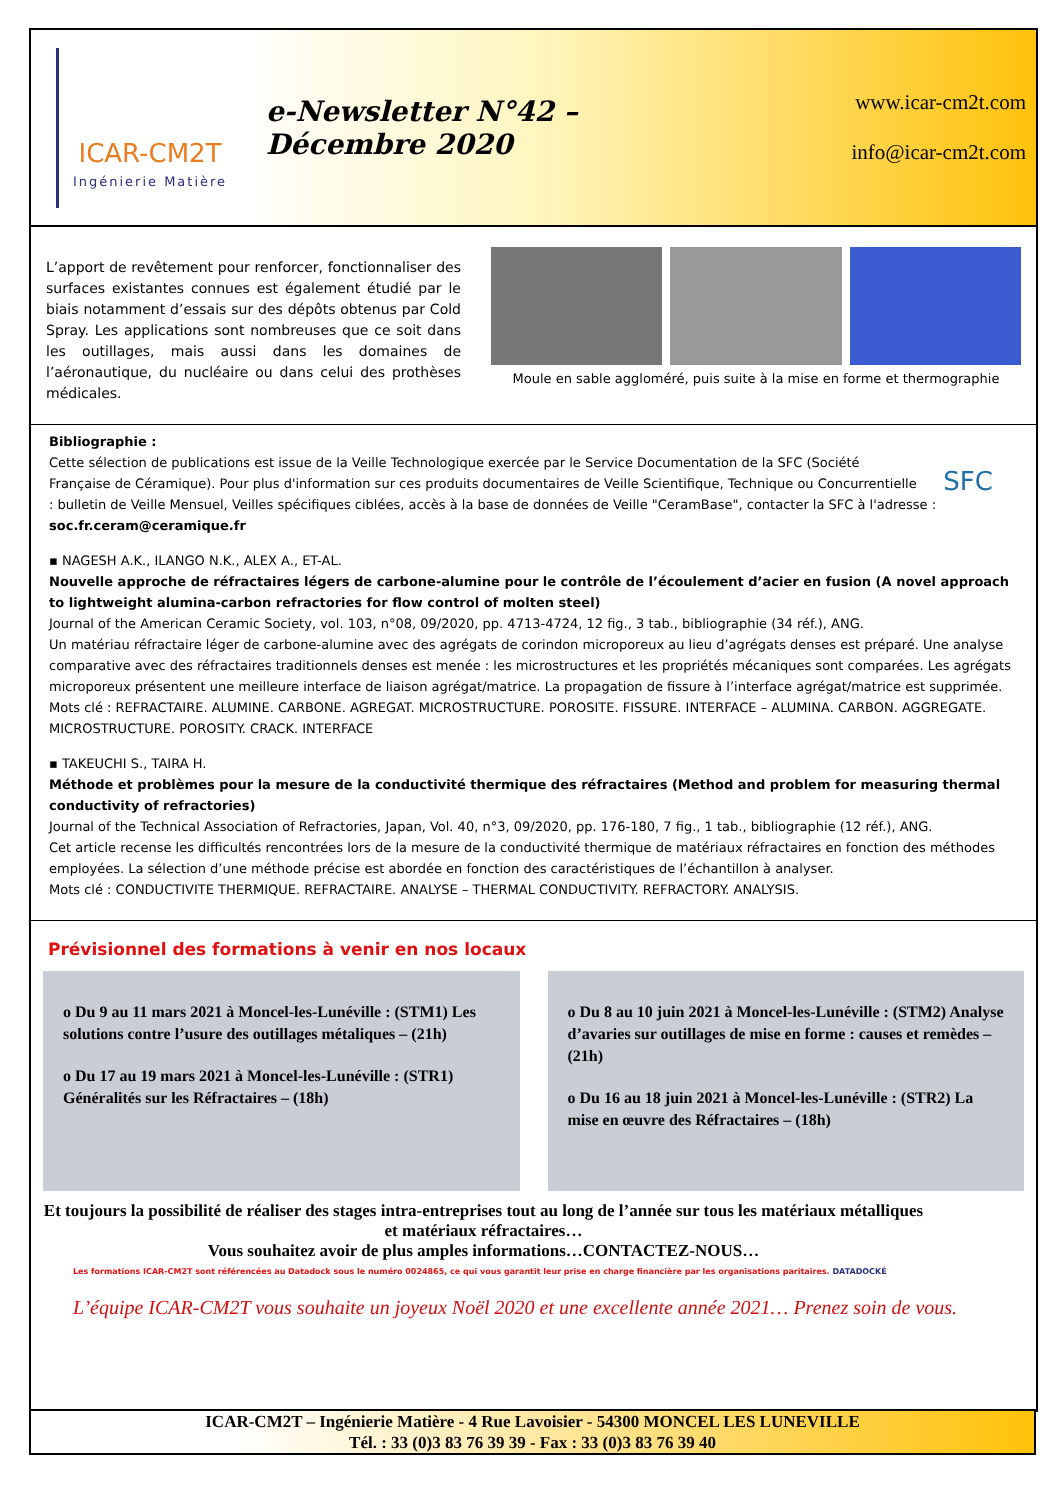ICAR-CM2T
Ingénierie Matière
e-Newsletter N°42 – Décembre 2020
www.icar-cm2t.com
info@icar-cm2t.com
L’apport de revêtement pour renforcer, fonctionnaliser des surfaces existantes connues est également étudié par le biais notamment d’essais sur des dépôts obtenus par Cold Spray. Les applications sont nombreuses que ce soit dans les outillages, mais aussi dans les domaines de l’aéronautique, du nucléaire ou dans celui des prothèses médicales.
Moule en sable aggloméré, puis suite à la mise en forme et thermographie
SFC
Bibliographie :
Cette sélection de publications est issue de la Veille Technologique exercée par le Service Documentation de la SFC (Société Française de Céramique). Pour plus d'information sur ces produits documentaires de Veille Scientifique, Technique ou Concurrentielle : bulletin de Veille Mensuel, Veilles spécifiques ciblées, accès à la base de données de Veille "CeramBase", contacter la SFC à l'adresse : soc.fr.ceram@ceramique.fr
▪ NAGESH A.K., ILANGO N.K., ALEX A., ET-AL.
Nouvelle approche de réfractaires légers de carbone-alumine pour le contrôle de l’écoulement d’acier en fusion (A novel approach to lightweight alumina-carbon refractories for flow control of molten steel)
Journal of the American Ceramic Society, vol. 103, n°08, 09/2020, pp. 4713-4724, 12 fig., 3 tab., bibliographie (34 réf.), ANG.
Un matériau réfractaire léger de carbone-alumine avec des agrégats de corindon microporeux au lieu d’agrégats denses est préparé. Une analyse comparative avec des réfractaires traditionnels denses est menée : les microstructures et les propriétés mécaniques sont comparées. Les agrégats microporeux présentent une meilleure interface de liaison agrégat/matrice. La propagation de fissure à l’interface agrégat/matrice est supprimée.
Mots clé : REFRACTAIRE. ALUMINE. CARBONE. AGREGAT. MICROSTRUCTURE. POROSITE. FISSURE. INTERFACE – ALUMINA. CARBON. AGGREGATE. MICROSTRUCTURE. POROSITY. CRACK. INTERFACE
▪ TAKEUCHI S., TAIRA H.
Méthode et problèmes pour la mesure de la conductivité thermique des réfractaires (Method and problem for measuring thermal conductivity of refractories)
Journal of the Technical Association of Refractories, Japan, Vol. 40, n°3, 09/2020, pp. 176-180, 7 fig., 1 tab., bibliographie (12 réf.), ANG.
Cet article recense les difficultés rencontrées lors de la mesure de la conductivité thermique de matériaux réfractaires en fonction des méthodes employées. La sélection d’une méthode précise est abordée en fonction des caractéristiques de l’échantillon à analyser.
Mots clé : CONDUCTIVITE THERMIQUE. REFRACTAIRE. ANALYSE – THERMAL CONDUCTIVITY. REFRACTORY. ANALYSIS.
Prévisionnel des formations à venir en nos locaux
o Du 9 au 11 mars 2021 à Moncel-les-Lunéville : (STM1) Les solutions contre l’usure des outillages métaliques – (21h)
o Du 17 au 19 mars 2021 à Moncel-les-Lunéville : (STR1) Généralités sur les Réfractaires – (18h)
o Du 8 au 10 juin 2021 à Moncel-les-Lunéville : (STM2) Analyse d’avaries sur outillages de mise en forme : causes et remèdes – (21h)
o Du 16 au 18 juin 2021 à Moncel-les-Lunéville : (STR2) La mise en œuvre des Réfractaires – (18h)
Et toujours la possibilité de réaliser des stages intra-entreprises tout au long de l’année sur tous les matériaux métalliques et matériaux réfractaires…
Vous souhaitez avoir de plus amples informations…CONTACTEZ-NOUS…
Les formations ICAR-CM2T sont référencées au Datadock sous le numéro 0024865, ce qui vous garantit leur prise en charge financière par les organisations paritaires. DATADOCKÉ
L’équipe ICAR-CM2T vous souhaite un joyeux Noël 2020 et une excellente année 2021… Prenez soin de vous.
ICAR-CM2T – Ingénierie Matière - 4 Rue Lavoisier - 54300 MONCEL LES LUNEVILLE
Tél. : 33 (0)3 83 76 39 39 - Fax : 33 (0)3 83 76 39 40